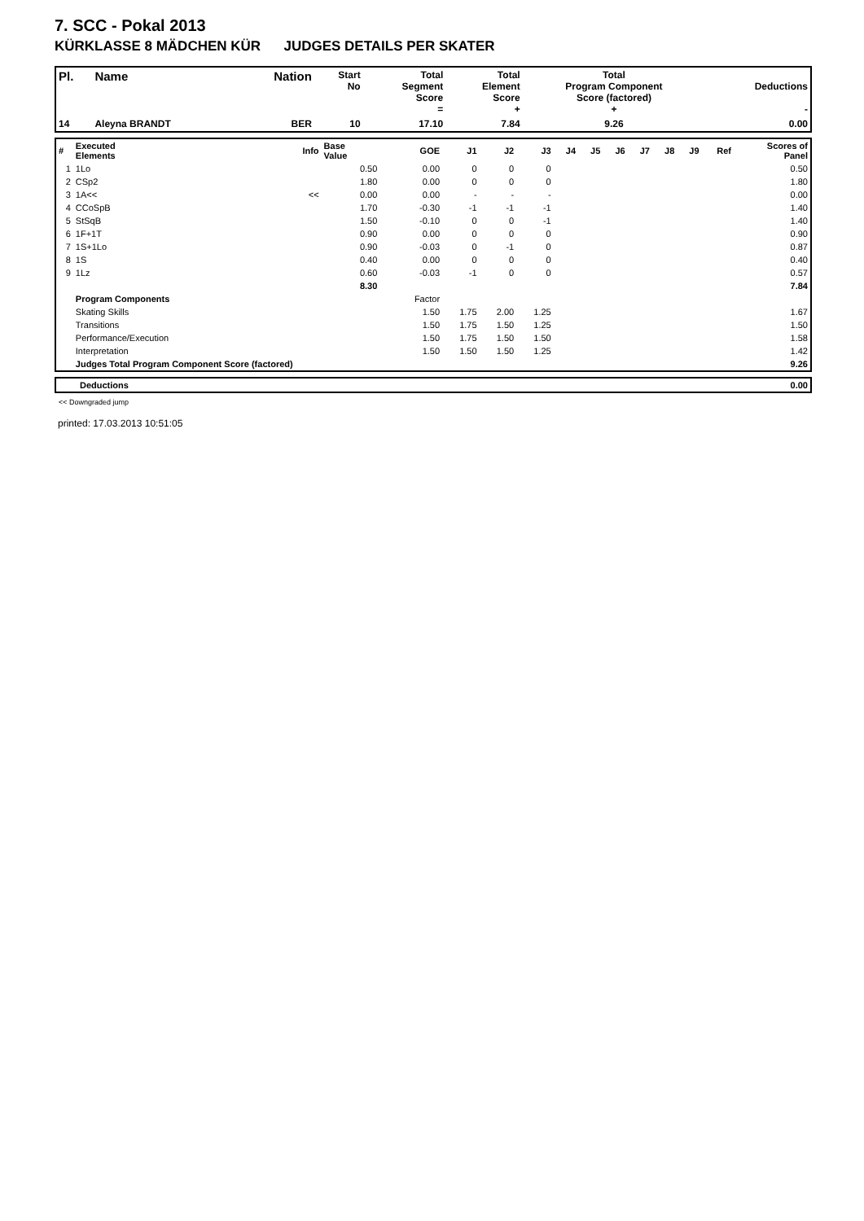7. SCC - Pokal 2013
KÜRKLASSE 8 MÄDCHEN KÜR JUDGES DETAILS PER SKATER
| Pl. | Name | Nation | Start No | Total Segment Score = | Total Element Score + | Total Program Component Score (factored) + | Deductions - |
| --- | --- | --- | --- | --- | --- | --- | --- |
| 14 | Aleyna BRANDT | BER | 10 | 17.10 | 7.84 | 9.26 | 0.00 |
| # | Executed Elements | Info | Base Value | GOE | J1 | J2 | J3 | J4 | J5 | J6 | J7 | J8 | J9 | Ref | Scores of Panel |
| 1 | 1Lo | | 0.50 | 0.00 | 0 | 0 | 0 | | | | | | | | 0.50 |
| 2 | CSp2 | | 1.80 | 0.00 | 0 | 0 | 0 | | | | | | | | 1.80 |
| 3 | 1A<< | << | 0.00 | 0.00 | - | - | - | | | | | | | | 0.00 |
| 4 | CCoSpB | | 1.70 | -0.30 | -1 | -1 | -1 | | | | | | | | 1.40 |
| 5 | StSqB | | 1.50 | -0.10 | 0 | 0 | -1 | | | | | | | | 1.40 |
| 6 | 1F+1T | | 0.90 | 0.00 | 0 | 0 | 0 | | | | | | | | 0.90 |
| 7 | 1S+1Lo | | 0.90 | -0.03 | 0 | -1 | 0 | | | | | | | | 0.87 |
| 8 | 1S | | 0.40 | 0.00 | 0 | 0 | 0 | | | | | | | | 0.40 |
| 9 | 1Lz | | 0.60 | -0.03 | -1 | 0 | 0 | | | | | | | | 0.57 |
| | | | 8.30 | | | | | | | | | | | | 7.84 |
| | Program Components | | | Factor | | | | | | | | | | | |
| | Skating Skills | | | 1.50 | 1.75 | 2.00 | 1.25 | | | | | | | | 1.67 |
| | Transitions | | | 1.50 | 1.75 | 1.50 | 1.25 | | | | | | | | 1.50 |
| | Performance/Execution | | | 1.50 | 1.75 | 1.50 | 1.50 | | | | | | | | 1.58 |
| | Interpretation | | | 1.50 | 1.50 | 1.50 | 1.25 | | | | | | | | 1.42 |
| | Judges Total Program Component Score (factored) | | | | | | | | | | | | | | 9.26 |
| | Deductions | 0.00 |
<< Downgraded jump
printed: 17.03.2013 10:51:05